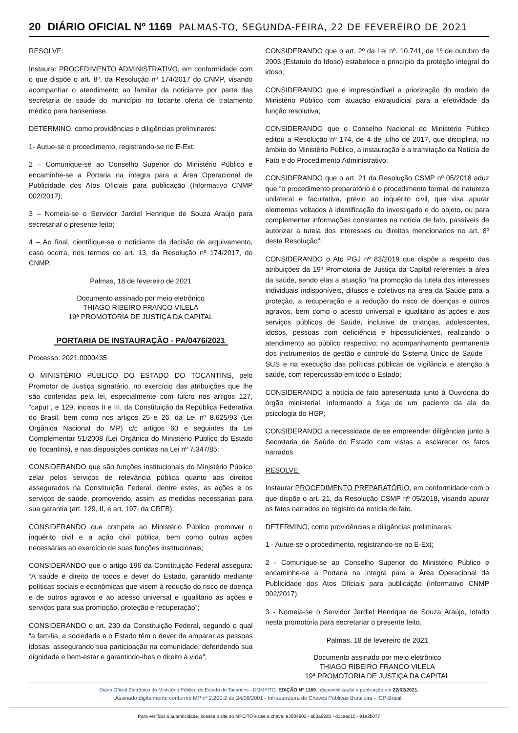20 DIÁRIO OFICIAL Nº 1169 PALMAS-TO, SEGUNDA-FEIRA, 22 DE FEVEREIRO DE 2021
RESOLVE:
Instaurar PROCEDIMENTO ADMINISTRATIVO, em conformidade com o que dispõe o art. 8º, da Resolução nº 174/2017 do CNMP, visando acompanhar o atendimento ao familiar da noticiante por parte das secretaria de saúde do município no tocante oferta de tratamento médico para hanseníase.
DETERMINO, como providências e diligências preliminares:
1- Autue-se o procedimento, registrando-se no E-Ext;
2 – Comunique-se ao Conselho Superior do Ministério Público e encaminhe-se a Portaria na íntegra para a Área Operacional de Publicidade dos Atos Oficiais para publicação (Informativo CNMP 002/2017);
3 – Nomeia-se o Servidor Jardiel Henrique de Souza Araújo para secretariar o presente feito;
4 – Ao final, cientifique-se o noticiante da decisão de arquivamento, caso ocorra, nos termos do art. 13, da Resolução nº 174/2017, do CNMP.
Palmas, 18 de fevereiro de 2021
Documento assinado por meio eletrônico
THIAGO RIBEIRO FRANCO VILELA
19ª PROMOTORIA DE JUSTIÇA DA CAPITAL
PORTARIA DE INSTAURAÇÃO - PA/0476/2021
Processo: 2021.0000435
O MINISTÉRIO PÚBLICO DO ESTADO DO TOCANTINS, pelo Promotor de Justiça signatário, no exercício das atribuições que lhe são conferidas pela lei, especialmente com fulcro nos artigos 127, “caput”, e 129, incisos II e III, da Constituição da República Federativa do Brasil, bem como nos artigos 25 e 26, da Lei nº 8.625/93 (Lei Orgânica Nacional do MP) c/c artigos 60 e seguintes da Lei Complementar 51/2008 (Lei Orgânica do Ministério Público do Estado do Tocantins), e nas disposições contidas na Lei nº 7.347/85;
CONSIDERANDO que são funções institucionais do Ministério Público zelar pelos serviços de relevância pública quanto aos direitos assegurados na Constituição Federal, dentre estes, as ações e os serviços de saúde, promovendo, assim, as medidas necessárias para sua garantia (art. 129, II, e art. 197, da CRFB);
CONSIDERANDO que compete ao Ministério Público promover o inquérito civil e a ação civil pública, bem como outras ações necessárias ao exercício de suas funções institucionais;
CONSIDERANDO que o artigo 196 da Constituição Federal assegura: “A saúde é direito de todos e dever do Estado, garantido mediante políticas sociais e econômicas que visem à redução do risco de doença e de outros agravos e ao acesso universal e igualitário às ações e serviços para sua promoção, proteção e recuperação”;
CONSIDERANDO o art. 230 da Constituição Federal, segundo o qual “a família, a sociedade e o Estado têm o dever de amparar as pessoas idosas, assegurando sua participação na comunidade, defendendo sua dignidade e bem-estar e garantindo-lhes o direito à vida”;
CONSIDERANDO que o art. 2º da Lei nº. 10.741, de 1º de outubro de 2003 (Estatuto do Idoso) estabelece o princípio da proteção integral do idoso;
CONSIDERANDO que é imprescindível a priorização do modelo de Ministério Público com atuação extrajudicial para a efetividade da função resolutiva;
CONSIDERANDO que o Conselho Nacional do Ministério Público editou a Resolução nº 174, de 4 de julho de 2017, que disciplina, no âmbito do Ministério Público, a instauração e a tramitação da Notícia de Fato e do Procedimento Administrativo;
CONSIDERANDO que o art. 21 da Resolução CSMP nº 05/2018 aduz que “o procedimento preparatório é o procedimento formal, de natureza unilateral e facultativa, prévio ao inquérito civil, que visa apurar elementos voltados à identificação do investigado e do objeto, ou para complementar informações constantes na notícia de fato, passíveis de autorizar a tutela dos interesses ou direitos mencionados no art. 8º desta Resolução”;
CONSIDERANDO o Ato PGJ nº 83/2019 que dispõe a respeito das atribuições da 19ª Promotoria de Justiça da Capital referentes à área da saúde, sendo elas a atuação “na promoção da tutela dos interesses individuais indisponíveis, difusos e coletivos na área da Saúde para a proteção, a recuperação e a redução do risco de doenças e outros agravos, bem como o acesso universal e igualitário às ações e aos serviços públicos de Saúde, inclusive de crianças, adolescentes, idosos, pessoas com deficiência e hipossuficientes, realizando o atendimento ao público respectivo; no acompanhamento permanente dos instrumentos de gestão e controle do Sistema Único de Saúde – SUS e na execução das políticas públicas de vigilância e atenção à saúde, com repercussão em todo o Estado;
CONSIDERANDO a notícia de fato apresentada junto à Ouvidoria do órgão ministerial, informando a fuga de um paciente da ala de psicologia do HGP;
CONSIDERANDO a necessidade de se empreender diligências junto à Secretaria de Saúde do Estado com vistas a esclarecer os fatos narrados.
RESOLVE:
Instaurar PROCEDIMENTO PREPARATÓRIO, em conformidade com o que dispõe o art. 21, da Resolução CSMP nº 05/2018, visando apurar os fatos narrados no registro da notícia de fato.
DETERMINO, como providências e diligências preliminares:
1 - Autue-se o procedimento, registrando-se no E-Ext;
2 - Comunique-se ao Conselho Superior do Ministério Público e encaminhe-se a Portaria na íntegra para a Área Operacional de Publicidade dos Atos Oficiais para publicação (Informativo CNMP 002/2017);
3 - Nomeia-se o Servidor Jardiel Henrique de Souza Araújo, lotado nesta promotoria para secretariar o presente feito.
Palmas, 18 de fevereiro de 2021
Documento assinado por meio eletrônico
THIAGO RIBEIRO FRANCO VILELA
19ª PROMOTORIA DE JUSTIÇA DA CAPITAL
Diário Oficial Eletrônico do Ministério Público do Estado do Tocantins - DOMP/TO. EDIÇÃO Nº 1169 : disponibilização e publicação em 22/02/2021.
Assinado digitalmente conforme MP nº 2.200-2 de 24/08/2001 - Infraestrutura de Chaves Públicas Brasileira - ICP-Brasil.
Para verificar a autenticidade, acesse o site do MPE/TO e use a chave: e3604903 - ab3a92d3 - d1caec10 - 91a2b077